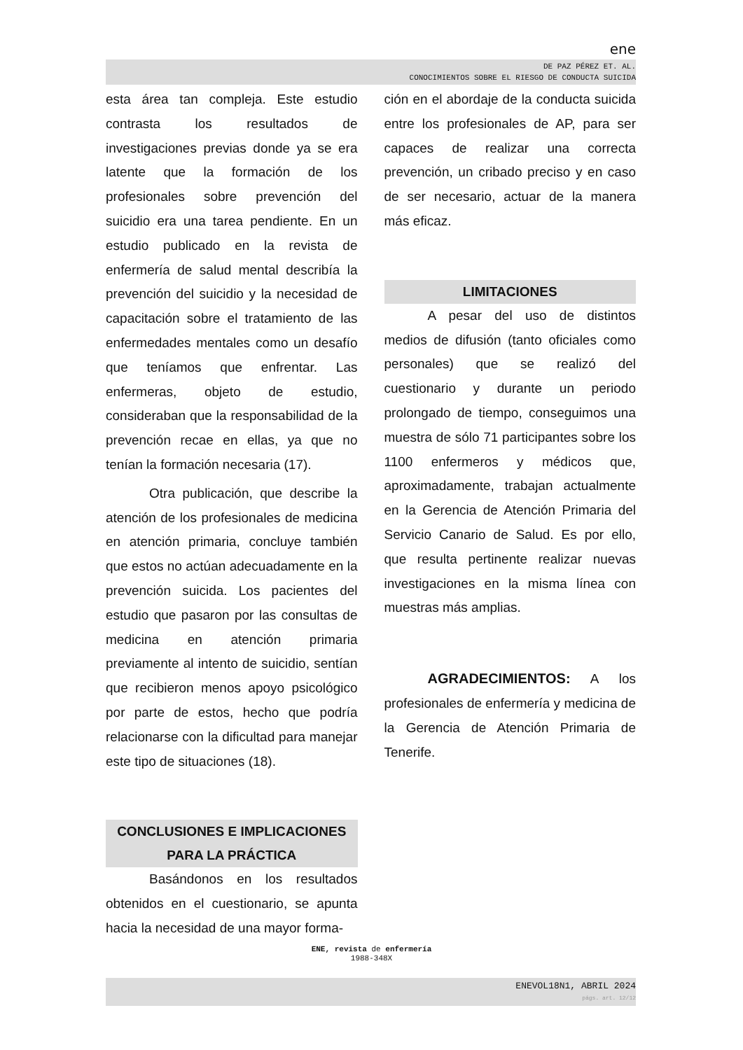ene
DE PAZ PÉREZ ET. AL.
CONOCIMIENTOS SOBRE EL RIESGO DE CONDUCTA SUICIDA
esta área tan compleja. Este estudio contrasta los resultados de investigaciones previas donde ya se era latente que la formación de los profesionales sobre prevención del suicidio era una tarea pendiente. En un estudio publicado en la revista de enfermería de salud mental describía la prevención del suicidio y la necesidad de capacitación sobre el tratamiento de las enfermedades mentales como un desafío que teníamos que enfrentar. Las enfermeras, objeto de estudio, consideraban que la responsabilidad de la prevención recae en ellas, ya que no tenían la formación necesaria (17).
Otra publicación, que describe la atención de los profesionales de medicina en atención primaria, concluye también que estos no actúan adecuadamente en la prevención suicida. Los pacientes del estudio que pasaron por las consultas de medicina en atención primaria previamente al intento de suicidio, sentían que recibieron menos apoyo psicológico por parte de estos, hecho que podría relacionarse con la dificultad para manejar este tipo de situaciones (18).
CONCLUSIONES E IMPLICACIONES PARA LA PRÁCTICA
Basándonos en los resultados obtenidos en el cuestionario, se apunta hacia la necesidad de una mayor forma-
ción en el abordaje de la conducta suicida entre los profesionales de AP, para ser capaces de realizar una correcta prevención, un cribado preciso y en caso de ser necesario, actuar de la manera más eficaz.
LIMITACIONES
A pesar del uso de distintos medios de difusión (tanto oficiales como personales) que se realizó del cuestionario y durante un periodo prolongado de tiempo, conseguimos una muestra de sólo 71 participantes sobre los 1100 enfermeros y médicos que, aproximadamente, trabajan actualmente en la Gerencia de Atención Primaria del Servicio Canario de Salud. Es por ello, que resulta pertinente realizar nuevas investigaciones en la misma línea con muestras más amplias.
AGRADECIMIENTOS: A los profesionales de enfermería y medicina de la Gerencia de Atención Primaria de Tenerife.
ENE, revista de enfermería
1988-348X
ENEVOL18N1, ABRIL 2024
págs. art. 12/12